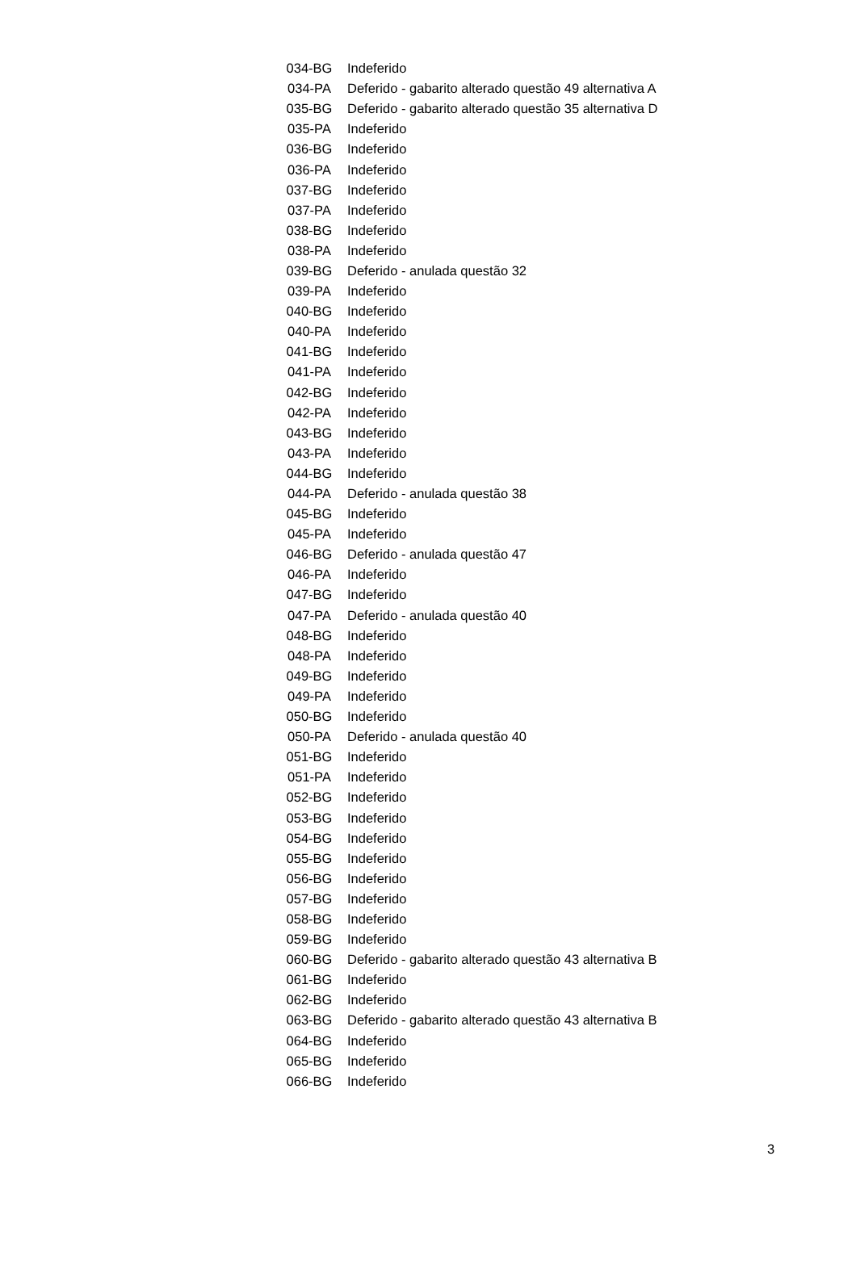| 034-BG | Indeferido |
| 034-PA | Deferido - gabarito alterado questão 49 alternativa A |
| 035-BG | Deferido - gabarito alterado questão 35 alternativa D |
| 035-PA | Indeferido |
| 036-BG | Indeferido |
| 036-PA | Indeferido |
| 037-BG | Indeferido |
| 037-PA | Indeferido |
| 038-BG | Indeferido |
| 038-PA | Indeferido |
| 039-BG | Deferido - anulada questão 32 |
| 039-PA | Indeferido |
| 040-BG | Indeferido |
| 040-PA | Indeferido |
| 041-BG | Indeferido |
| 041-PA | Indeferido |
| 042-BG | Indeferido |
| 042-PA | Indeferido |
| 043-BG | Indeferido |
| 043-PA | Indeferido |
| 044-BG | Indeferido |
| 044-PA | Deferido - anulada questão 38 |
| 045-BG | Indeferido |
| 045-PA | Indeferido |
| 046-BG | Deferido - anulada questão 47 |
| 046-PA | Indeferido |
| 047-BG | Indeferido |
| 047-PA | Deferido - anulada questão 40 |
| 048-BG | Indeferido |
| 048-PA | Indeferido |
| 049-BG | Indeferido |
| 049-PA | Indeferido |
| 050-BG | Indeferido |
| 050-PA | Deferido - anulada questão 40 |
| 051-BG | Indeferido |
| 051-PA | Indeferido |
| 052-BG | Indeferido |
| 053-BG | Indeferido |
| 054-BG | Indeferido |
| 055-BG | Indeferido |
| 056-BG | Indeferido |
| 057-BG | Indeferido |
| 058-BG | Indeferido |
| 059-BG | Indeferido |
| 060-BG | Deferido - gabarito alterado questão 43 alternativa B |
| 061-BG | Indeferido |
| 062-BG | Indeferido |
| 063-BG | Deferido - gabarito alterado questão 43 alternativa B |
| 064-BG | Indeferido |
| 065-BG | Indeferido |
| 066-BG | Indeferido |
3